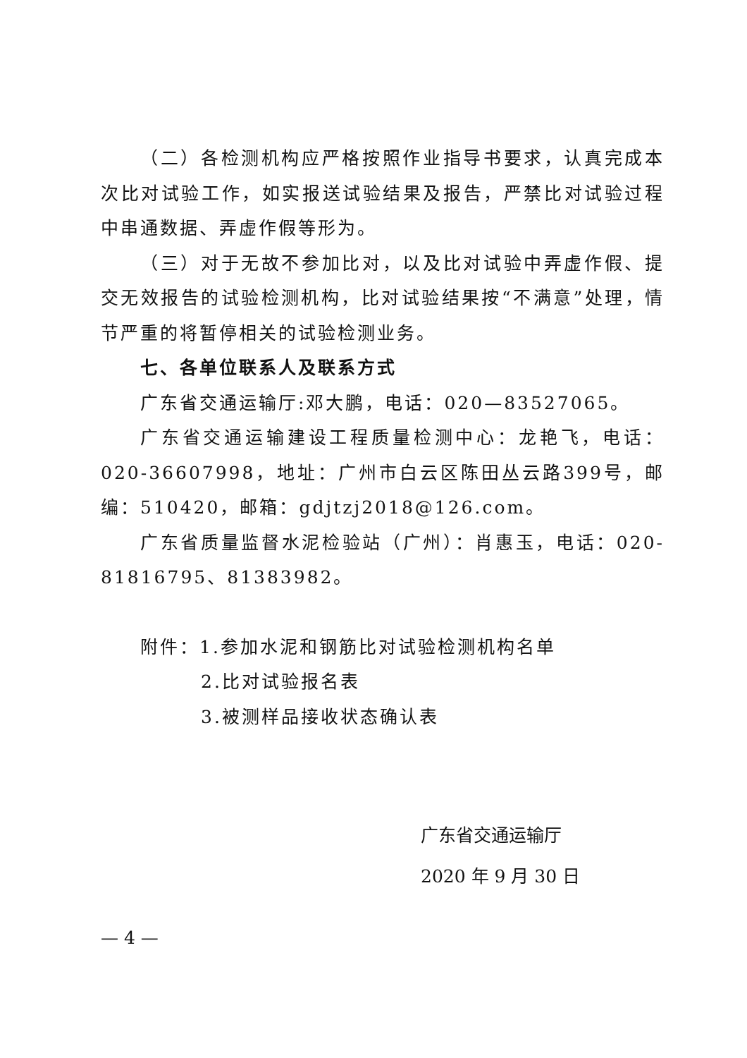（二）各检测机构应严格按照作业指导书要求，认真完成本次比对试验工作，如实报送试验结果及报告，严禁比对试验过程中串通数据、弄虚作假等形为。
（三）对于无故不参加比对，以及比对试验中弄虚作假、提交无效报告的试验检测机构，比对试验结果按“不满意”处理，情节严重的将暂停相关的试验检测业务。
七、各单位联系人及联系方式
广东省交通运输厅:邓大鹏，电话：020—83527065。
广东省交通运输建设工程质量检测中心：龙艳飞，电话：020-36607998，地址：广州市白云区陈田丛云路399号，邮编：510420，邮箱：gdjtzj2018@126.com。
广东省质量监督水泥检验站（广州）：肖惠玉，电话：020-81816795、81383982。
附件：1.参加水泥和钢筋比对试验检测机构名单
2.比对试验报名表
3.被测样品接收状态确认表
广东省交通运输厅
2020 年 9 月 30 日
— 4 —